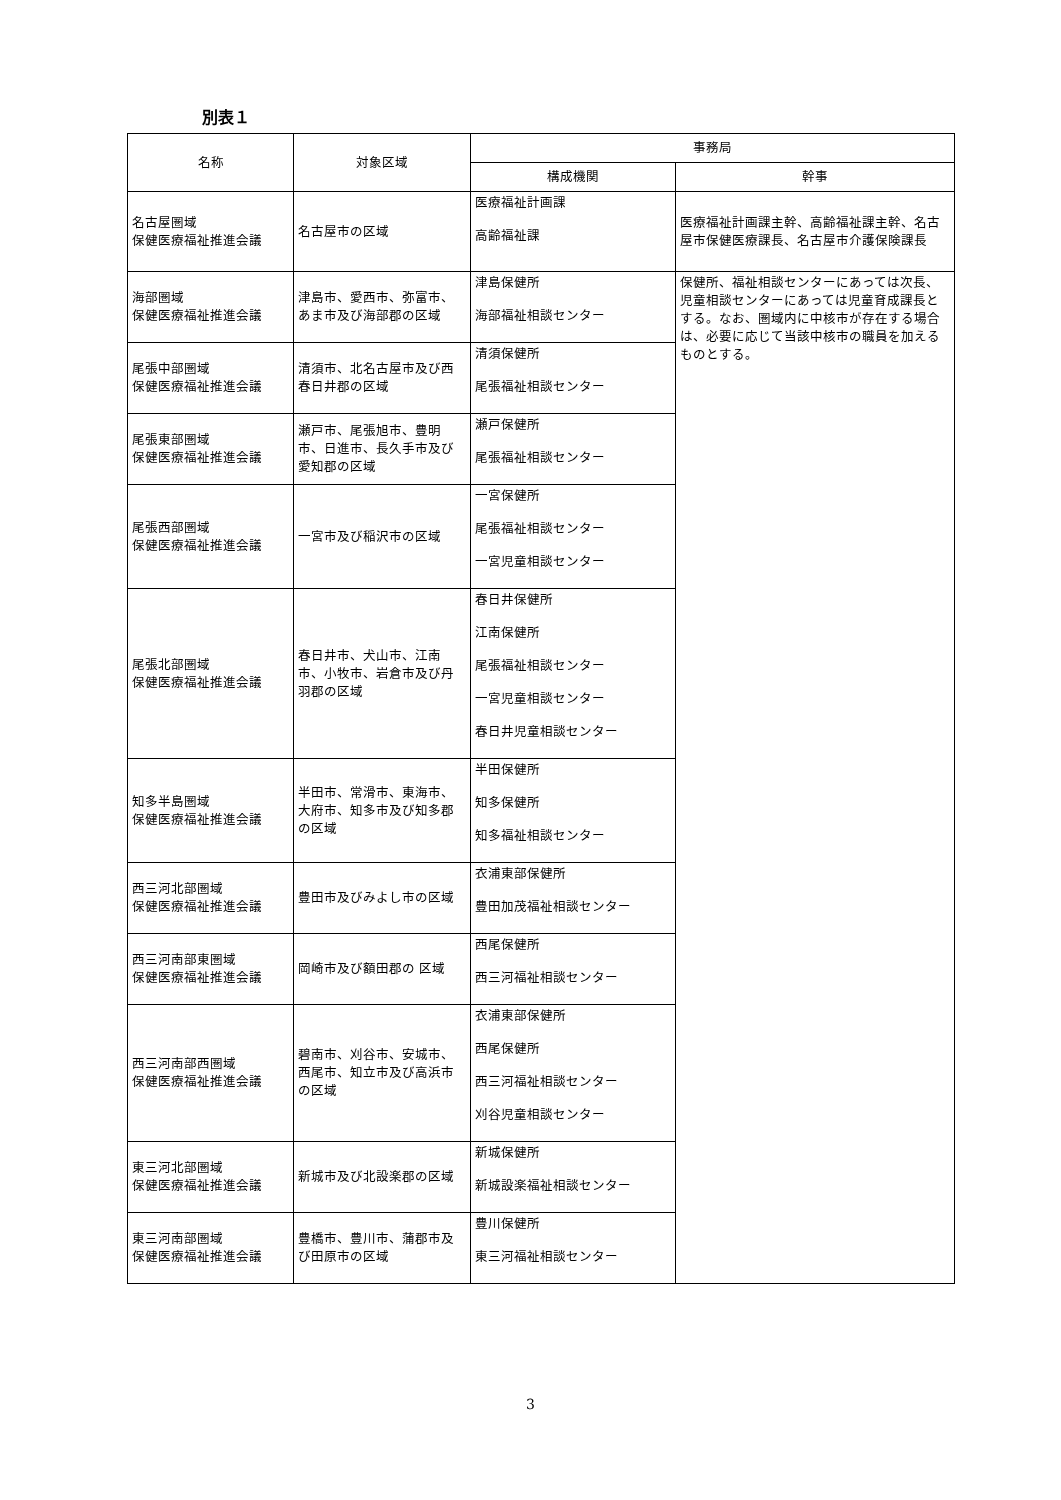別表１
| 名称 | 対象区域 | 事務局 | |
| --- | --- | --- | --- |
| | | 構成機関 | 幹事 |
| 名古屋圏域 保健医療福祉推進会議 | 名古屋市の区域 | 医療福祉計画課 高齢福祉課 | 医療福祉計画課主幹、高齢福祉課主幹、名古屋市保健医療課長、名古屋市介護保険課長 |
| 海部圏域 保健医療福祉推進会議 | 津島市、愛西市、弥富市、あま市及び海部郡の区域 | 津島保健所 海部福祉相談センター | 保健所、福祉相談センターにあっては次長、児童相談センターにあっては児童育成課長とする。なお、圏域内に中核市が存在する場合は、必要に応じて当該中核市の職員を加えるものとする。 |
| 尾張中部圏域 保健医療福祉推進会議 | 清須市、北名古屋市及び西春日井郡の区域 | 清須保健所 尾張福祉相談センター | |
| 尾張東部圏域 保健医療福祉推進会議 | 瀬戸市、尾張旭市、豊明市、日進市、長久手市及び愛知郡の区域 | 瀬戸保健所 尾張福祉相談センター | |
| 尾張西部圏域 保健医療福祉推進会議 | 一宮市及び稲沢市の区域 | 一宮保健所 尾張福祉相談センター 一宮児童相談センター | |
| 尾張北部圏域 保健医療福祉推進会議 | 春日井市、犬山市、江南市、小牧市、岩倉市及び丹羽郡の区域 | 春日井保健所 江南保健所 尾張福祉相談センター 一宮児童相談センター 春日井児童相談センター | |
| 知多半島圏域 保健医療福祉推進会議 | 半田市、常滑市、東海市、大府市、知多市及び知多郡の区域 | 半田保健所 知多保健所 知多福祉相談センター | |
| 西三河北部圏域 保健医療福祉推進会議 | 豊田市及びみよし市の区域 | 衣浦東部保健所 豊田加茂福祉相談センター | |
| 西三河南部東圏域 保健医療福祉推進会議 | 岡崎市及び額田郡の 区域 | 西尾保健所 西三河福祉相談センター | |
| 西三河南部西圏域 保健医療福祉推進会議 | 碧南市、刈谷市、安城市、西尾市、知立市及び高浜市の区域 | 衣浦東部保健所 西尾保健所 西三河福祉相談センター 刈谷児童相談センター | |
| 東三河北部圏域 保健医療福祉推進会議 | 新城市及び北設楽郡の区域 | 新城保健所 新城設楽福祉相談センター | |
| 東三河南部圏域 保健医療福祉推進会議 | 豊橋市、豊川市、蒲郡市及び田原市の区域 | 豊川保健所 東三河福祉相談センター | |
3